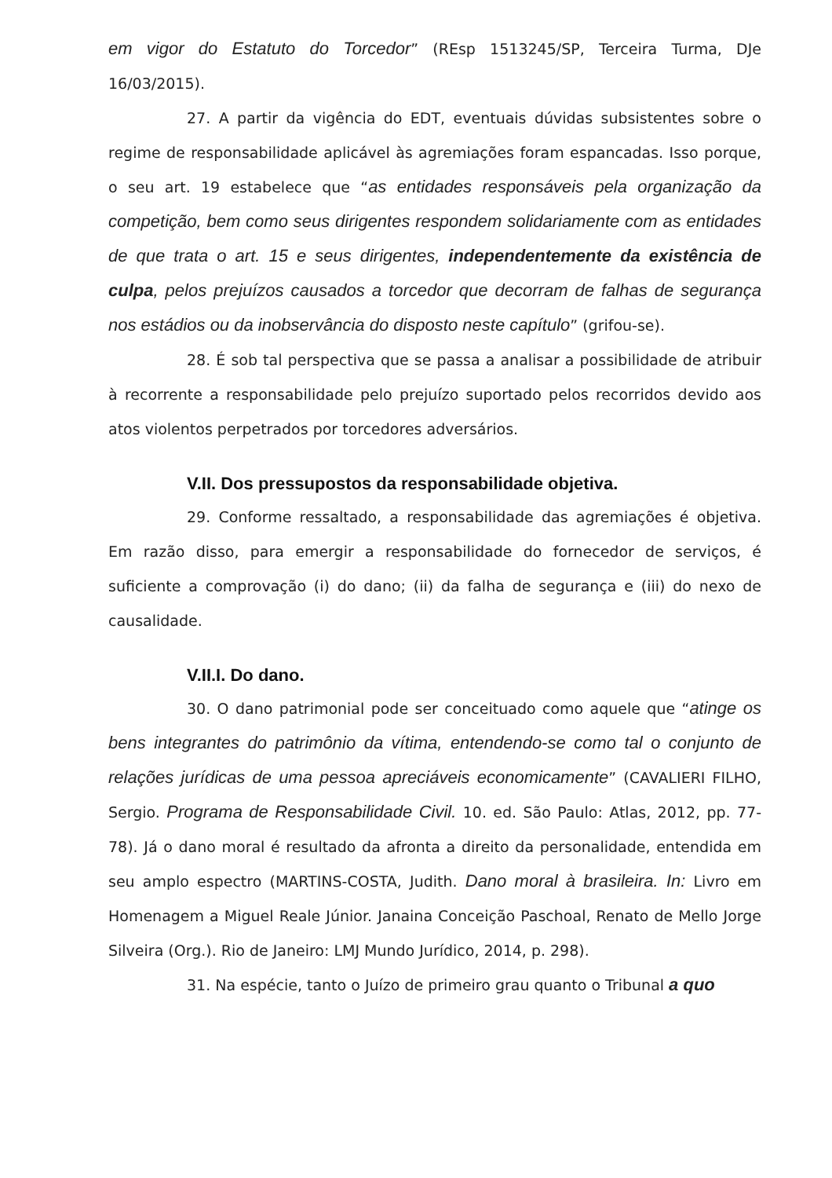em vigor do Estatuto do Torcedor” (REsp 1513245/SP, Terceira Turma, DJe 16/03/2015).
27. A partir da vigência do EDT, eventuais dúvidas subsistentes sobre o regime de responsabilidade aplicável às agremiações foram espancadas. Isso porque, o seu art. 19 estabelece que “as entidades responsáveis pela organização da competição, bem como seus dirigentes respondem solidariamente com as entidades de que trata o art. 15 e seus dirigentes, independentemente da existência de culpa, pelos prejuízos causados a torcedor que decorram de falhas de segurança nos estádios ou da inobservância do disposto neste capítulo” (grifou-se).
28. É sob tal perspectiva que se passa a analisar a possibilidade de atribuir à recorrente a responsabilidade pelo prejuízo suportado pelos recorridos devido aos atos violentos perpetrados por torcedores adversários.
V.II. Dos pressupostos da responsabilidade objetiva.
29. Conforme ressaltado, a responsabilidade das agremiações é objetiva. Em razão disso, para emergir a responsabilidade do fornecedor de serviços, é suficiente a comprovação (i) do dano; (ii) da falha de segurança e (iii) do nexo de causalidade.
V.II.I. Do dano.
30. O dano patrimonial pode ser conceituado como aquele que “atinge os bens integrantes do patrimônio da vítima, entendendo-se como tal o conjunto de relações jurídicas de uma pessoa apreciáveis economicamente” (CAVALIERI FILHO, Sergio. Programa de Responsabilidade Civil. 10. ed. São Paulo: Atlas, 2012, pp. 77-78). Já o dano moral é resultado da afronta a direito da personalidade, entendida em seu amplo espectro (MARTINS-COSTA, Judith. Dano moral à brasileira. In: Livro em Homenagem a Miguel Reale Júnior. Janaina Conceição Paschoal, Renato de Mello Jorge Silveira (Org.). Rio de Janeiro: LMJ Mundo Jurídico, 2014, p. 298).
31. Na espécie, tanto o Juízo de primeiro grau quanto o Tribunal a quo